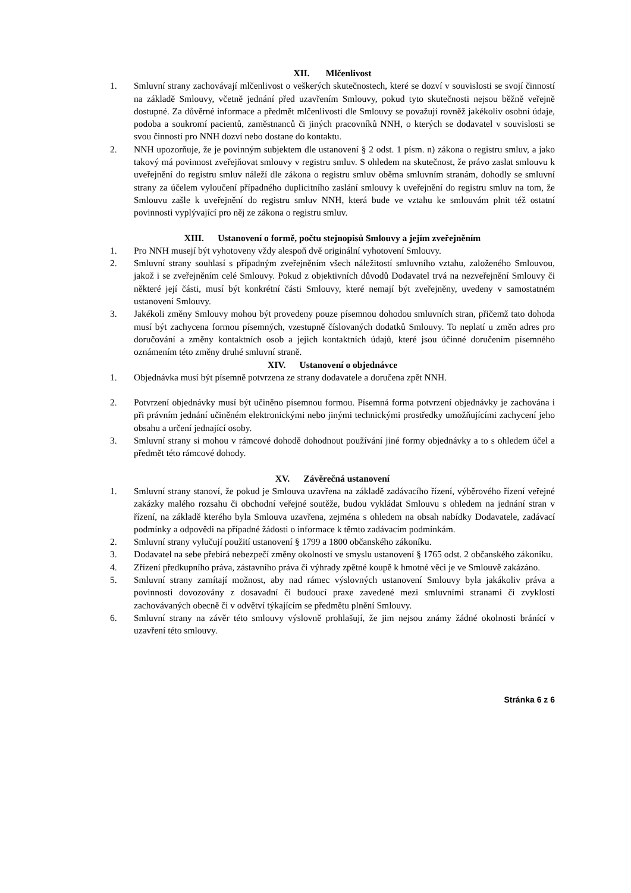XII. Mlčenlivost
1. Smluvní strany zachovávají mlčenlivost o veškerých skutečnostech, které se dozví v souvislosti se svojí činností na základě Smlouvy, včetně jednání před uzavřením Smlouvy, pokud tyto skutečnosti nejsou běžně veřejně dostupné. Za důvěrné informace a předmět mlčenlivosti dle Smlouvy se považují rovněž jakékoliv osobní údaje, podoba a soukromí pacientů, zaměstnanců či jiných pracovníků NNH, o kterých se dodavatel v souvislosti se svou činností pro NNH dozví nebo dostane do kontaktu.
2. NNH upozorňuje, že je povinným subjektem dle ustanovení § 2 odst. 1 písm. n) zákona o registru smluv, a jako takový má povinnost zveřejňovat smlouvy v registru smluv. S ohledem na skutečnost, že právo zaslat smlouvu k uveřejnění do registru smluv náleží dle zákona o registru smluv oběma smluvním stranám, dohodly se smluvní strany za účelem vyloučení případného duplicitního zaslání smlouvy k uveřejnění do registru smluv na tom, že Smlouvu zašle k uveřejnění do registru smluv NNH, která bude ve vztahu ke smlouvám plnit též ostatní povinnosti vyplývající pro něj ze zákona o registru smluv.
XIII. Ustanovení o formě, počtu stejnopisů Smlouvy a jejím zveřejněním
1. Pro NNH musejí být vyhotoveny vždy alespoň dvě originální vyhotovení Smlouvy.
2. Smluvní strany souhlasí s případným zveřejněním všech náležitostí smluvního vztahu, založeného Smlouvou, jakož i se zveřejněním celé Smlouvy. Pokud z objektivních důvodů Dodavatel trvá na nezveřejnění Smlouvy či některé její části, musí být konkrétní části Smlouvy, které nemají být zveřejněny, uvedeny v samostatném ustanovení Smlouvy.
3. Jakékoli změny Smlouvy mohou být provedeny pouze písemnou dohodou smluvních stran, přičemž tato dohoda musí být zachycena formou písemných, vzestupně číslovaných dodatků Smlouvy. To neplatí u změn adres pro doručování a změny kontaktních osob a jejich kontaktních údajů, které jsou účinné doručením písemného oznámením této změny druhé smluvní straně.
XIV. Ustanovení o objednávce
1. Objednávka musí být písemně potvrzena ze strany dodavatele a doručena zpět NNH.
2. Potvrzení objednávky musí být učiněno písemnou formou. Písemná forma potvrzení objednávky je zachována i při právním jednání učiněném elektronickými nebo jinými technickými prostředky umožňujícími zachycení jeho obsahu a určení jednající osoby.
3. Smluvní strany si mohou v rámcové dohodě dohodnout používání jiné formy objednávky a to s ohledem účel a předmět této rámcové dohody.
XV. Závěrečná ustanovení
1. Smluvní strany stanoví, že pokud je Smlouva uzavřena na základě zadávacího řízení, výběrového řízení veřejné zakázky malého rozsahu či obchodní veřejné soutěže, budou vykládat Smlouvu s ohledem na jednání stran v řízení, na základě kterého byla Smlouva uzavřena, zejména s ohledem na obsah nabídky Dodavatele, zadávací podmínky a odpovědi na případné žádosti o informace k těmto zadávacím podmínkám.
2. Smluvní strany vylučují použití ustanovení § 1799 a 1800 občanského zákoníku.
3. Dodavatel na sebe přebírá nebezpečí změny okolností ve smyslu ustanovení § 1765 odst. 2 občanského zákoníku.
4. Zřízení předkupního práva, zástavního práva či výhrady zpětné koupě k hmotné věci je ve Smlouvě zakázáno.
5. Smluvní strany zamítají možnost, aby nad rámec výslovných ustanovení Smlouvy byla jakákoliv práva a povinnosti dovozovány z dosavadní či budoucí praxe zavedené mezi smluvními stranami či zvyklostí zachovávaných obecně či v odvětví týkajícím se předmětu plnění Smlouvy.
6. Smluvní strany na závěr této smlouvy výslovně prohlašují, že jim nejsou známy žádné okolnosti bránící v uzavření této smlouvy.
Stránka 6 z 6